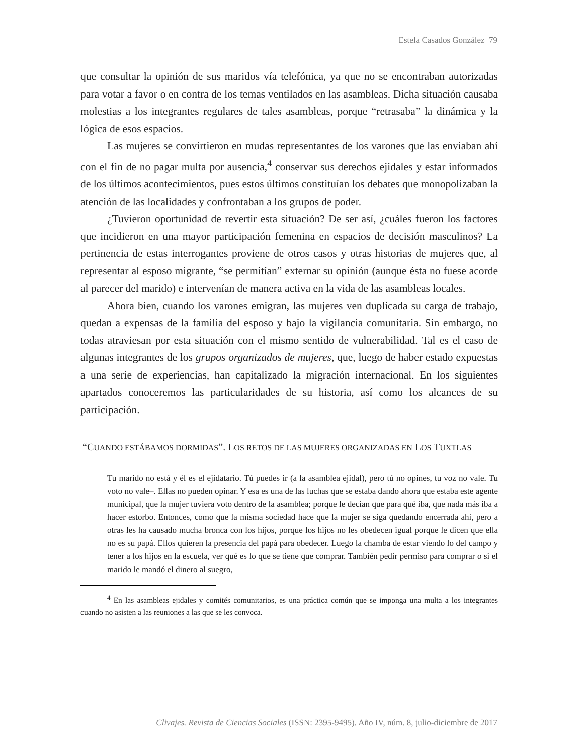Estela Casados González 79
que consultar la opinión de sus maridos vía telefónica, ya que no se encontraban autorizadas para votar a favor o en contra de los temas ventilados en las asambleas. Dicha situación causaba molestias a los integrantes regulares de tales asambleas, porque “retrasaba” la dinámica y la lógica de esos espacios.
Las mujeres se convirtieron en mudas representantes de los varones que las enviaban ahí con el fin de no pagar multa por ausencia,<sup>4</sup> conservar sus derechos ejidales y estar informados de los últimos acontecimientos, pues estos últimos constituían los debates que monopolizaban la atención de las localidades y confrontaban a los grupos de poder.
¿Tuvieron oportunidad de revertir esta situación? De ser así, ¿cuáles fueron los factores que incidieron en una mayor participación femenina en espacios de decisión masculinos? La pertinencia de estas interrogantes proviene de otros casos y otras historias de mujeres que, al representar al esposo migrante, “se permitían” externar su opinión (aunque ésta no fuese acorde al parecer del marido) e intervenían de manera activa en la vida de las asambleas locales.
Ahora bien, cuando los varones emigran, las mujeres ven duplicada su carga de trabajo, quedan a expensas de la familia del esposo y bajo la vigilancia comunitaria. Sin embargo, no todas atraviesan por esta situación con el mismo sentido de vulnerabilidad. Tal es el caso de algunas integrantes de los grupos organizados de mujeres, que, luego de haber estado expuestas a una serie de experiencias, han capitalizado la migración internacional. En los siguientes apartados conoceremos las particularidades de su historia, así como los alcances de su participación.
“CUANDO ESTÁBAMOS DORMIDAS”. LOS RETOS DE LAS MUJERES ORGANIZADAS EN LOS TUXTLAS
Tu marido no está y él es el ejidatario. Tú puedes ir (a la asamblea ejidal), pero tú no opines, tu voz no vale. Tu voto no vale–. Ellas no pueden opinar. Y esa es una de las luchas que se estaba dando ahora que estaba este agente municipal, que la mujer tuviera voto dentro de la asamblea; porque le decían que para qué iba, que nada más iba a hacer estorbo. Entonces, como que la misma sociedad hace que la mujer se siga quedando encerrada ahí, pero a otras les ha causado mucha bronca con los hijos, porque los hijos no les obedecen igual porque le dicen que ella no es su papá. Ellos quieren la presencia del papá para obedecer. Luego la chamba de estar viendo lo del campo y tener a los hijos en la escuela, ver qué es lo que se tiene que comprar. También pedir permiso para comprar o si el marido le mandó el dinero al suegro,
<sup>4</sup> En las asambleas ejidales y comités comunitarios, es una práctica común que se imponga una multa a los integrantes cuando no asisten a las reuniones a las que se les convoca.
Clivajes. Revista de Ciencias Sociales (ISSN: 2395-9495). Año IV, núm. 8, julio-diciembre de 2017